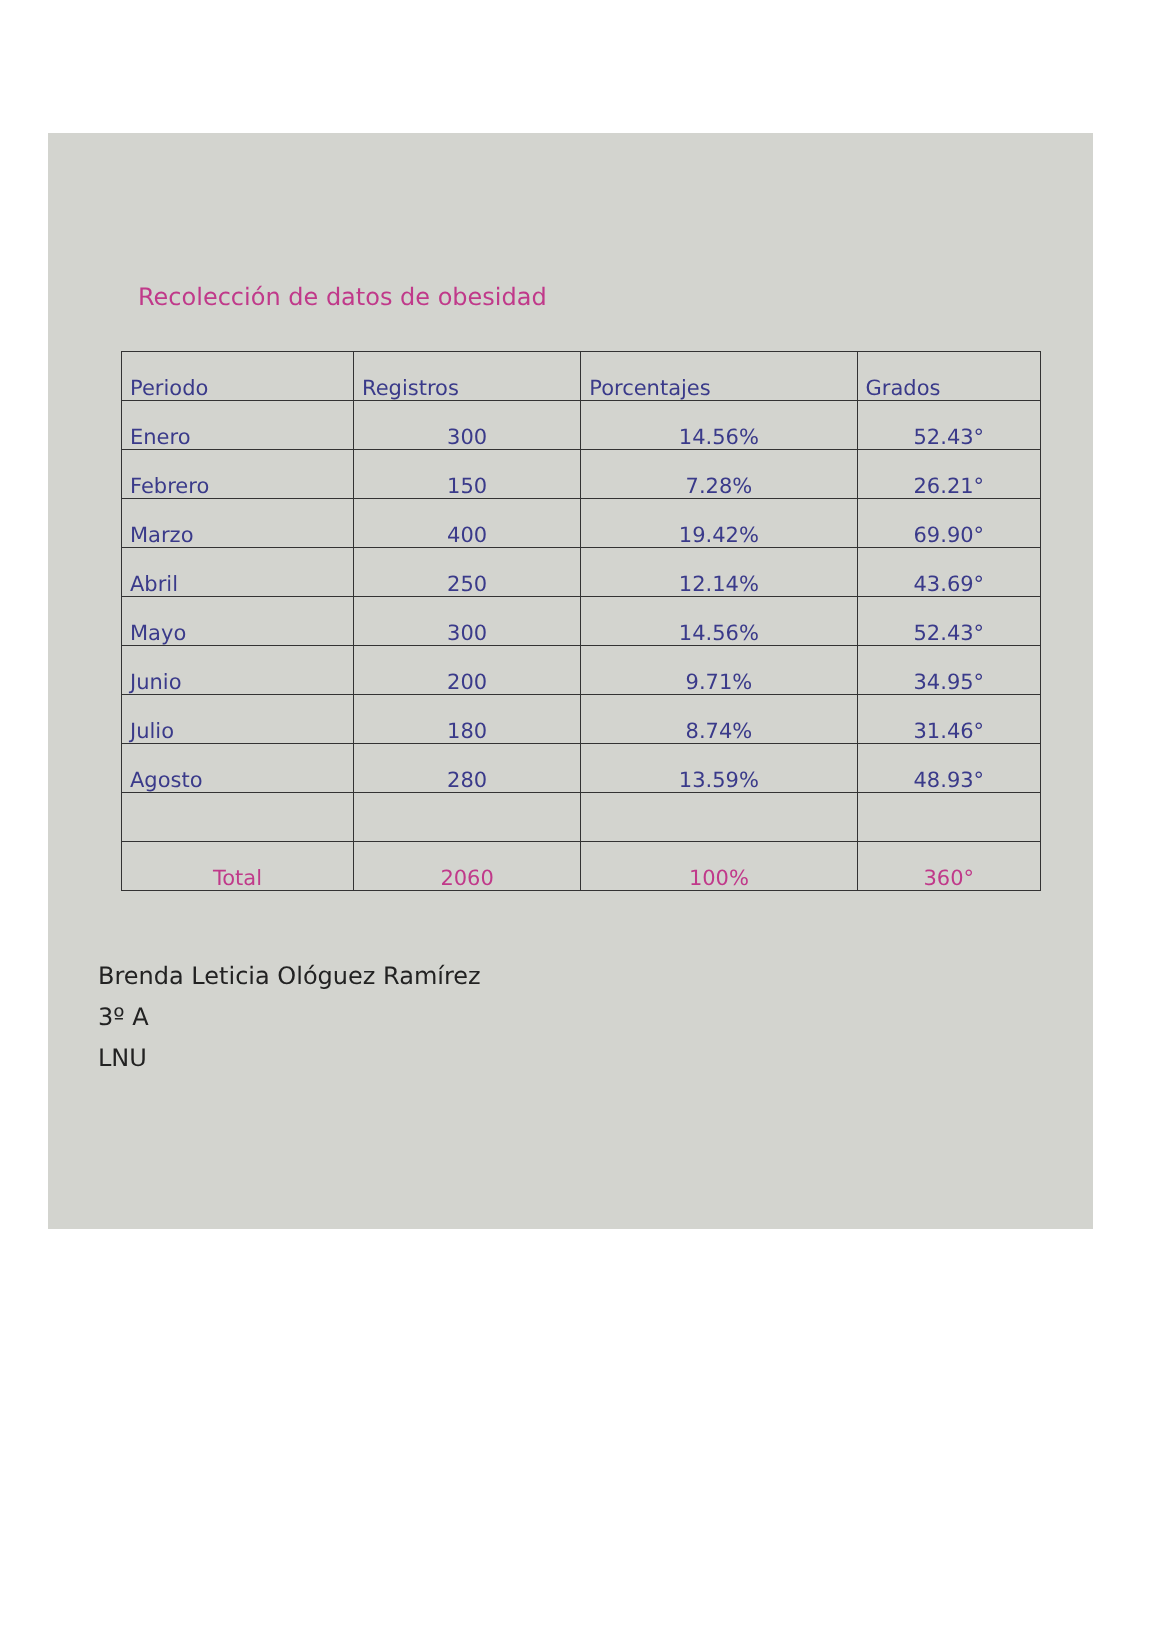Recolección de datos de obesidad
| Periodo | Registros | Porcentajes | Grados |
| Enero | 300 | 14.56% | 52.43° |
| Febrero | 150 | 7.28% | 26.21° |
| Marzo | 400 | 19.42% | 69.90° |
| Abril | 250 | 12.14% | 43.69° |
| Mayo | 300 | 14.56% | 52.43° |
| Junio | 200 | 9.71% | 34.95° |
| Julio | 180 | 8.74% | 31.46° |
| Agosto | 280 | 13.59% | 48.93° |
| Total | 2060 | 100% | 360° |
Brenda Leticia Ológuez Ramírez
3º A
LNU